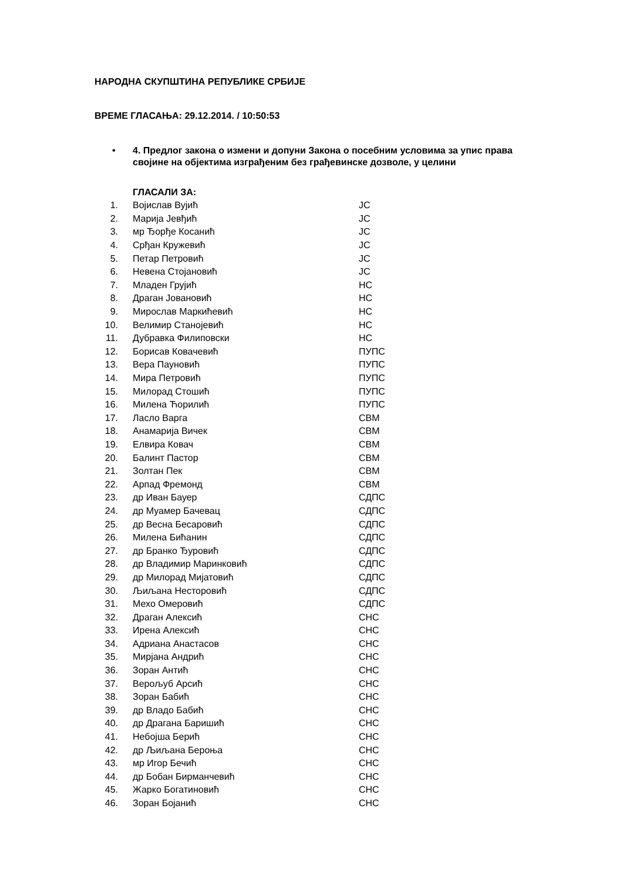НАРОДНА СКУПШТИНА РЕПУБЛИКЕ СРБИЈЕ
ВРЕМЕ ГЛАСАЊА: 29.12.2014. / 10:50:53
• 4. Предлог закона о измени и допуни Закона о посебним условима за упис права својине на објектима изграђеним без грађевинске дозволе, у целини
ГЛАСАЛИ ЗА:
| 1. | Војислав Вујић | ЈС |
| 2. | Марија Јевђић | ЈС |
| 3. | мр Ђорђе Косанић | ЈС |
| 4. | Срђан Кружевић | ЈС |
| 5. | Петар Петровић | ЈС |
| 6. | Невена Стојановић | ЈС |
| 7. | Младен Грујић | НС |
| 8. | Драган Јовановић | НС |
| 9. | Мирослав Маркићевић | НС |
| 10. | Велимир Станојевић | НС |
| 11. | Дубравка Филиповски | НС |
| 12. | Борисав Ковачевић | ПУПС |
| 13. | Вера Пауновић | ПУПС |
| 14. | Мира Петровић | ПУПС |
| 15. | Милорад Стошић | ПУПС |
| 16. | Милена Ћорилић | ПУПС |
| 17. | Ласло Варга | СВМ |
| 18. | Анамарија Вичек | СВМ |
| 19. | Елвира Ковач | СВМ |
| 20. | Балинт Пастор | СВМ |
| 21. | Золтан Пек | СВМ |
| 22. | Арпад Фремонд | СВМ |
| 23. | др Иван Бауер | СДПС |
| 24. | др Муамер Бачевац | СДПС |
| 25. | др Весна Бесаровић | СДПС |
| 26. | Милена Бићанин | СДПС |
| 27. | др Бранко Ђуровић | СДПС |
| 28. | др Владимир Маринковић | СДПС |
| 29. | др Милорад Мијатовић | СДПС |
| 30. | Љиљана Несторовић | СДПС |
| 31. | Мехо Омеровић | СДПС |
| 32. | Драган Алексић | СНС |
| 33. | Ирена Алексић | СНС |
| 34. | Адриана Анастасов | СНС |
| 35. | Мирјана Андрић | СНС |
| 36. | Зоран Антић | СНС |
| 37. | Верољуб Арсић | СНС |
| 38. | Зоран Бабић | СНС |
| 39. | др Владо Бабић | СНС |
| 40. | др Драгана Баришић | СНС |
| 41. | Небојша Берић | СНС |
| 42. | др Љиљана Бероња | СНС |
| 43. | мр Игор Бечић | СНС |
| 44. | др Бобан Бирманчевић | СНС |
| 45. | Жарко Богатиновић | СНС |
| 46. | Зоран Бојанић | СНС |